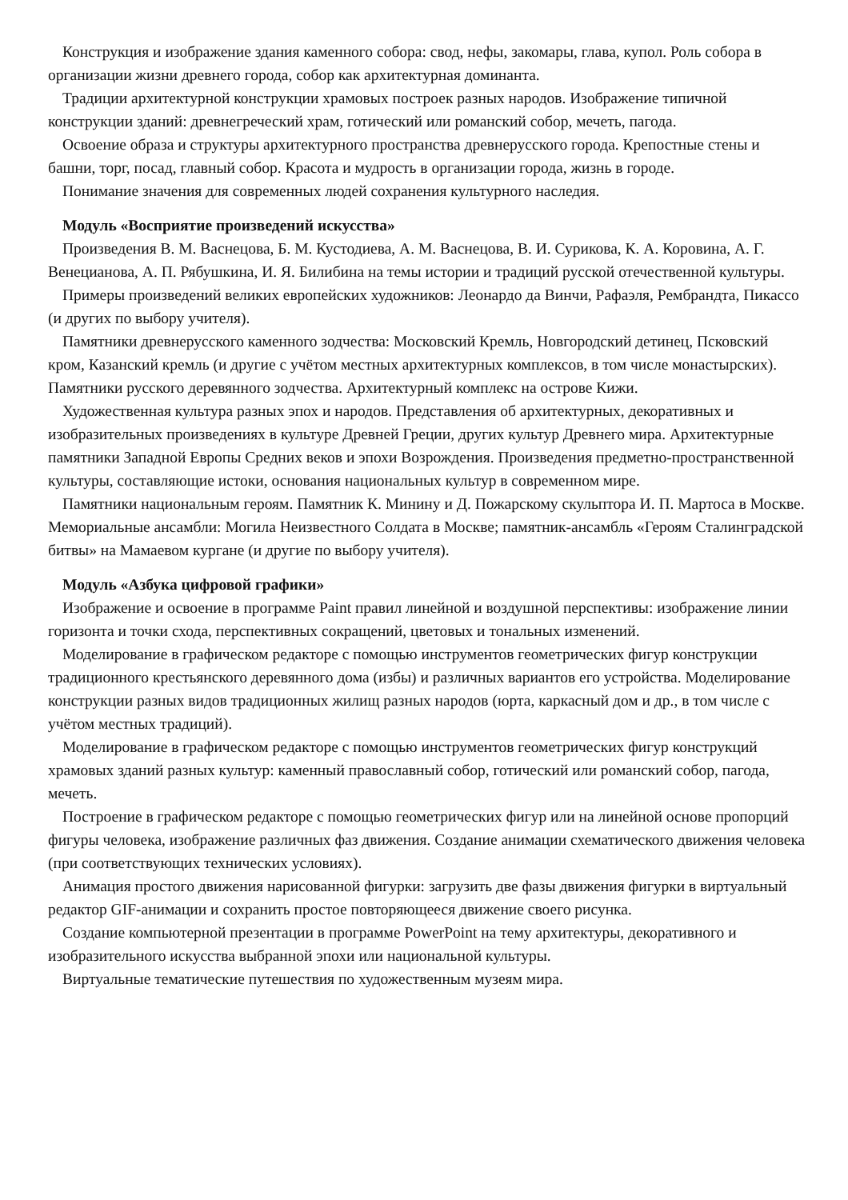Конструкция и изображение здания каменного собора: свод, нефы, закомары, глава, купол. Роль собора в организации жизни древнего города, собор как архитектурная доминанта.
Традиции архитектурной конструкции храмовых построек разных народов. Изображение типичной конструкции зданий: древнегреческий храм, готический или романский собор, мечеть, пагода.
Освоение образа и структуры архитектурного пространства древнерусского города. Крепостные стены и башни, торг, посад, главный собор. Красота и мудрость в организации города, жизнь в городе.
Понимание значения для современных людей сохранения культурного наследия.
Модуль «Восприятие произведений искусства»
Произведения В. М. Васнецова, Б. М. Кустодиева, А. М. Васнецова, В. И. Сурикова, К. А. Коровина, А. Г. Венецианова, А. П. Рябушкина, И. Я. Билибина на темы истории и традиций русской отечественной культуры.
Примеры произведений великих европейских художников: Леонардо да Винчи, Рафаэля, Рембрандта, Пикассо (и других по выбору учителя).
Памятники древнерусского каменного зодчества: Московский Кремль, Новгородский детинец, Псковский кром, Казанский кремль (и другие с учётом местных архитектурных комплексов, в том числе монастырских). Памятники русского деревянного зодчества. Архитектурный комплекс на острове Кижи.
Художественная культура разных эпох и народов. Представления об архитектурных, декоративных и изобразительных произведениях в культуре Древней Греции, других культур Древнего мира. Архитектурные памятники Западной Европы Средних веков и эпохи Возрождения. Произведения предметно-пространственной культуры, составляющие истоки, основания национальных культур в современном мире.
Памятники национальным героям. Памятник К. Минину и Д. Пожарскому скульптора И. П. Мартоса в Москве. Мемориальные ансамбли: Могила Неизвестного Солдата в Москве; памятник-ансамбль «Героям Сталинградской битвы» на Мамаевом кургане (и другие по выбору учителя).
Модуль «Азбука цифровой графики»
Изображение и освоение в программе Paint правил линейной и воздушной перспективы: изображение линии горизонта и точки схода, перспективных сокращений, цветовых и тональных изменений.
Моделирование в графическом редакторе с помощью инструментов геометрических фигур конструкции традиционного крестьянского деревянного дома (избы) и различных вариантов его устройства. Моделирование конструкции разных видов традиционных жилищ разных народов (юрта, каркасный дом и др., в том числе с учётом местных традиций).
Моделирование в графическом редакторе с помощью инструментов геометрических фигур конструкций храмовых зданий разных культур: каменный православный собор, готический или романский собор, пагода, мечеть.
Построение в графическом редакторе с помощью геометрических фигур или на линейной основе пропорций фигуры человека, изображение различных фаз движения. Создание анимации схематического движения человека (при соответствующих технических условиях).
Анимация простого движения нарисованной фигурки: загрузить две фазы движения фигурки в виртуальный редактор GIF-анимации и сохранить простое повторяющееся движение своего рисунка.
Создание компьютерной презентации в программе PowerPoint на тему архитектуры, декоративного и изобразительного искусства выбранной эпохи или национальной культуры.
Виртуальные тематические путешествия по художественным музеям мира.